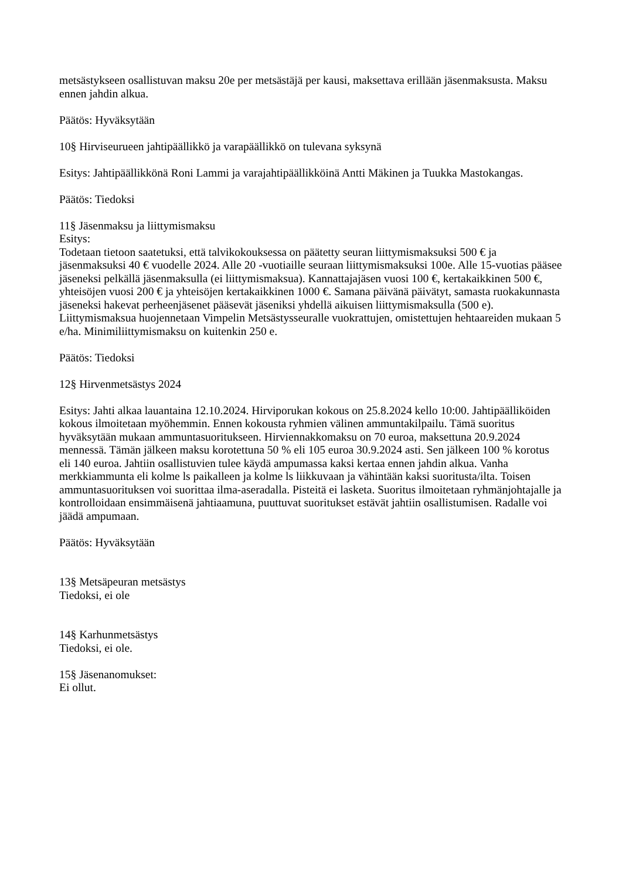metsästykseen osallistuvan maksu 20e per metsästäjä per kausi, maksettava erillään jäsenmaksusta. Maksu ennen jahdin alkua.
Päätös: Hyväksytään
10§ Hirviseurueen jahtipäällikkö ja varapäällikkö on tulevana syksynä
Esitys: Jahtipäällikkönä Roni Lammi ja varajahtipäällikköinä Antti Mäkinen ja Tuukka Mastokangas.
Päätös: Tiedoksi
11§ Jäsenmaksu ja liittymismaksu
Esitys:
Todetaan tietoon saatetuksi, että talvikokouksessa on päätetty seuran liittymismaksuksi 500 € ja jäsenmaksuksi 40 € vuodelle 2024. Alle 20 -vuotiaille seuraan liittymismaksuksi 100e. Alle 15-vuotias pääsee jäseneksi pelkällä jäsenmaksulla (ei liittymismaksua). Kannattajajäsen vuosi 100 €, kertakaikkinen 500 €, yhteisöjen vuosi 200 € ja yhteisöjen kertakaikkinen 1000 €. Samana päivänä päivätyt, samasta ruokakunnasta jäseneksi hakevat perheenjäsenet pääsevät jäseniksi yhdellä aikuisen liittymismaksulla (500 e). Liittymismaksua huojennetaan Vimpelin Metsästysseuralle vuokrattujen, omistettujen hehtaareiden mukaan 5 e/ha. Minimiliittymismaksu on kuitenkin 250 e.
Päätös: Tiedoksi
12§ Hirvenmetsästys 2024
Esitys: Jahti alkaa lauantaina 12.10.2024. Hirviporukan kokous on 25.8.2024 kello 10:00. Jahtipäälliköiden kokous ilmoitetaan myöhemmin. Ennen kokousta ryhmien välinen ammuntakilpailu. Tämä suoritus hyväksytään mukaan ammuntasuoritukseen. Hirviennakkomaksu on 70 euroa, maksettuna 20.9.2024 mennessä. Tämän jälkeen maksu korotettuna 50 % eli 105 euroa 30.9.2024 asti. Sen jälkeen 100 % korotus eli 140 euroa. Jahtiin osallistuvien tulee käydä ampumassa kaksi kertaa ennen jahdin alkua. Vanha merkkiammunta eli kolme ls paikalleen ja kolme ls liikkuvaan ja vähintään kaksi suoritusta/ilta. Toisen ammuntasuorituksen voi suorittaa ilma-aseradalla. Pisteitä ei lasketa. Suoritus ilmoitetaan ryhmänjohtajalle ja kontrolloidaan ensimmäisenä jahtiaamuna, puuttuvat suoritukset estävät jahtiin osallistumisen. Radalle voi jäädä ampumaan.
Päätös: Hyväksytään
13§ Metsäpeuran metsästys
Tiedoksi, ei ole
14§ Karhunmetsästys
Tiedoksi, ei ole.
15§ Jäsenanomukset:
Ei ollut.